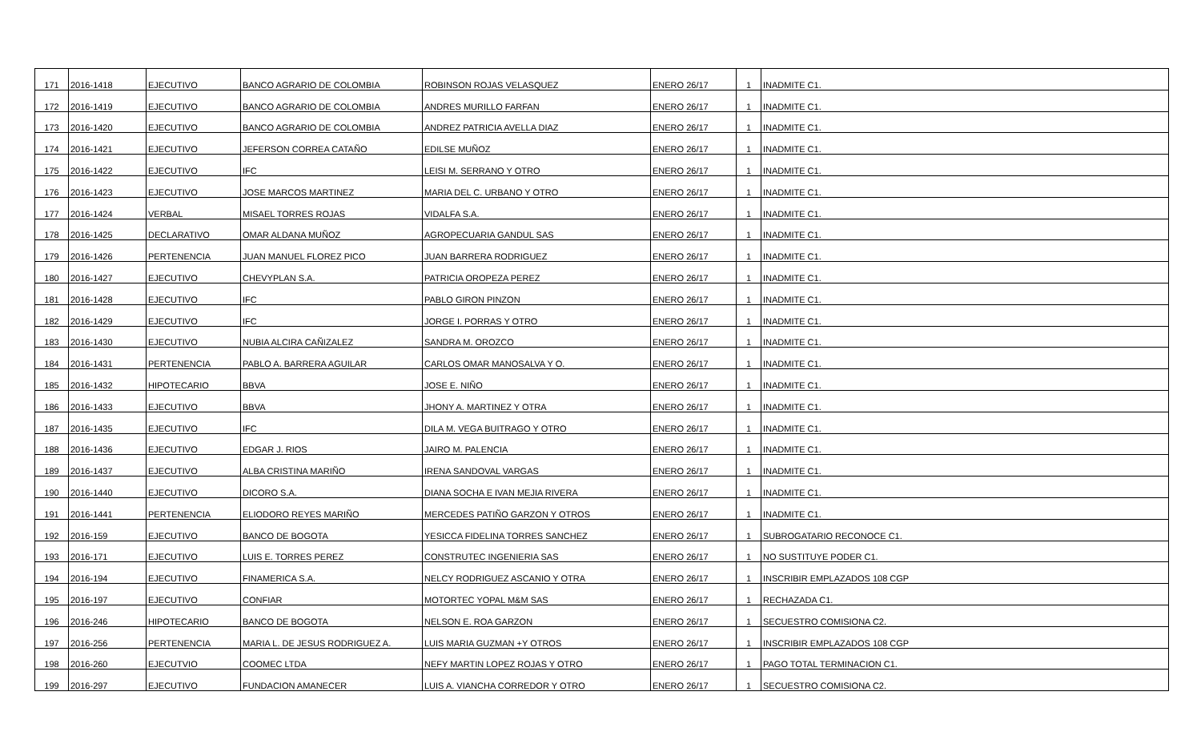| 171 | 2016-1418 | EJECUTIVO | BANCO AGRARIO DE COLOMBIA | ROBINSON ROJAS VELASQUEZ | ENERO 26/17 | 1 | INADMITE C1. |
| 172 | 2016-1419 | EJECUTIVO | BANCO AGRARIO DE COLOMBIA | ANDRES MURILLO FARFAN | ENERO 26/17 | 1 | INADMITE C1. |
| 173 | 2016-1420 | EJECUTIVO | BANCO AGRARIO DE COLOMBIA | ANDREZ PATRICIA AVELLA DIAZ | ENERO 26/17 | 1 | INADMITE C1. |
| 174 | 2016-1421 | EJECUTIVO | JEFERSON CORREA CATAÑO | EDILSE MUÑOZ | ENERO 26/17 | 1 | INADMITE C1. |
| 175 | 2016-1422 | EJECUTIVO | IFC | LEISI M. SERRANO Y OTRO | ENERO 26/17 | 1 | INADMITE C1. |
| 176 | 2016-1423 | EJECUTIVO | JOSE MARCOS MARTINEZ | MARIA DEL C. URBANO Y OTRO | ENERO 26/17 | 1 | INADMITE C1. |
| 177 | 2016-1424 | VERBAL | MISAEL TORRES ROJAS | VIDALFA S.A. | ENERO 26/17 | 1 | INADMITE C1. |
| 178 | 2016-1425 | DECLARATIVO | OMAR ALDANA MUÑOZ | AGROPECUARIA GANDUL SAS | ENERO 26/17 | 1 | INADMITE C1. |
| 179 | 2016-1426 | PERTENENCIA | JUAN MANUEL FLOREZ PICO | JUAN BARRERA RODRIGUEZ | ENERO 26/17 | 1 | INADMITE C1. |
| 180 | 2016-1427 | EJECUTIVO | CHEVYPLAN S.A. | PATRICIA OROPEZA PEREZ | ENERO 26/17 | 1 | INADMITE C1. |
| 181 | 2016-1428 | EJECUTIVO | IFC | PABLO GIRON PINZON | ENERO 26/17 | 1 | INADMITE C1. |
| 182 | 2016-1429 | EJECUTIVO | IFC | JORGE I. PORRAS Y OTRO | ENERO 26/17 | 1 | INADMITE C1. |
| 183 | 2016-1430 | EJECUTIVO | NUBIA ALCIRA CAÑIZALEZ | SANDRA M. OROZCO | ENERO 26/17 | 1 | INADMITE C1. |
| 184 | 2016-1431 | PERTENENCIA | PABLO A. BARRERA AGUILAR | CARLOS OMAR MANOSALVA Y O. | ENERO 26/17 | 1 | INADMITE C1. |
| 185 | 2016-1432 | HIPOTECARIO | BBVA | JOSE E. NIÑO | ENERO 26/17 | 1 | INADMITE C1. |
| 186 | 2016-1433 | EJECUTIVO | BBVA | JHONY A. MARTINEZ Y OTRA | ENERO 26/17 | 1 | INADMITE C1. |
| 187 | 2016-1435 | EJECUTIVO | IFC | DILA M. VEGA BUITRAGO Y OTRO | ENERO 26/17 | 1 | INADMITE C1. |
| 188 | 2016-1436 | EJECUTIVO | EDGAR J. RIOS | JAIRO M. PALENCIA | ENERO 26/17 | 1 | INADMITE C1. |
| 189 | 2016-1437 | EJECUTIVO | ALBA CRISTINA MARIÑO | IRENA SANDOVAL VARGAS | ENERO 26/17 | 1 | INADMITE C1. |
| 190 | 2016-1440 | EJECUTIVO | DICORO S.A. | DIANA SOCHA E IVAN MEJIA RIVERA | ENERO 26/17 | 1 | INADMITE C1. |
| 191 | 2016-1441 | PERTENENCIA | ELIODORO REYES MARIÑO | MERCEDES PATIÑO GARZON Y OTROS | ENERO 26/17 | 1 | INADMITE C1. |
| 192 | 2016-159 | EJECUTIVO | BANCO DE BOGOTA | YESICCA FIDELINA TORRES SANCHEZ | ENERO 26/17 | 1 | SUBROGATARIO RECONOCE C1. |
| 193 | 2016-171 | EJECUTIVO | LUIS E. TORRES PEREZ | CONSTRUTEC INGENIERIA SAS | ENERO 26/17 | 1 | NO SUSTITUYE PODER C1. |
| 194 | 2016-194 | EJECUTIVO | FINAMERICA S.A. | NELCY RODRIGUEZ ASCANIO Y OTRA | ENERO 26/17 | 1 | INSCRIBIR EMPLAZADOS 108 CGP |
| 195 | 2016-197 | EJECUTIVO | CONFIAR | MOTORTEC YOPAL M&M SAS | ENERO 26/17 | 1 | RECHAZADA C1. |
| 196 | 2016-246 | HIPOTECARIO | BANCO DE BOGOTA | NELSON E. ROA GARZON | ENERO 26/17 | 1 | SECUESTRO COMISIONA C2. |
| 197 | 2016-256 | PERTENENCIA | MARIA L. DE JESUS RODRIGUEZ A. | LUIS MARIA GUZMAN +Y OTROS | ENERO 26/17 | 1 | INSCRIBIR EMPLAZADOS 108 CGP |
| 198 | 2016-260 | EJECUTVIO | COOMEC LTDA | NEFY MARTIN LOPEZ ROJAS Y OTRO | ENERO 26/17 | 1 | PAGO TOTAL TERMINACION C1. |
| 199 | 2016-297 | EJECUTIVO | FUNDACION AMANECER | LUIS A. VIANCHA CORREDOR Y OTRO | ENERO 26/17 | 1 | SECUESTRO COMISIONA C2. |